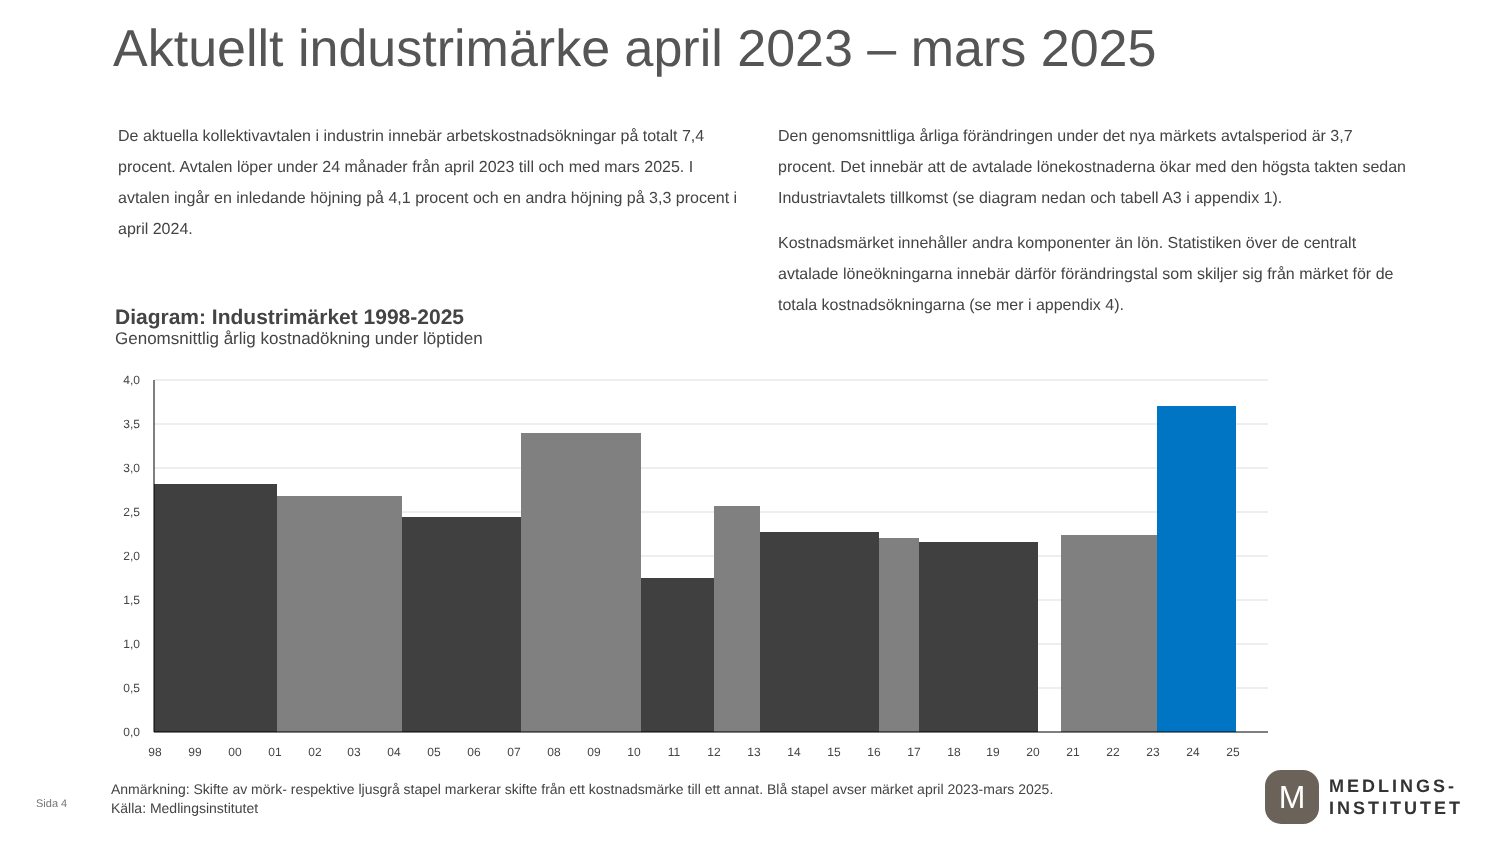Aktuellt industrimärke april 2023 – mars 2025
De aktuella kollektivavtalen i industrin innebär arbetskostnadsökningar på totalt 7,4 procent. Avtalen löper under 24 månader från april 2023 till och med mars 2025. I avtalen ingår en inledande höjning på 4,1 procent och en andra höjning på 3,3 procent i april 2024.
Den genomsnittliga årliga förändringen under det nya märkets avtalsperiod är 3,7 procent. Det innebär att de avtalade lönekostnaderna ökar med den högsta takten sedan Industriavtalets tillkomst (se diagram nedan och tabell A3 i appendix 1).
Kostnadsmärket innehåller andra komponenter än lön. Statistiken över de centralt avtalade löneökningarna innebär därför förändringstal som skiljer sig från märket för de totala kostnadsökningarna (se mer i appendix 4).
Diagram: Industrimärket 1998-2025
Genomsnittlig årlig kostnadökning under löptiden
4,0
3,5
3,0
2,5
2,0
1,5
1,0
0,5
0,0
98
99
00
01
02
03
04
05
06
07
08
09
10
11
12
13
14
15
16
17
18
19
20
21
22
23
24
25
Sida 4
Anmärkning: Skifte av mörk- respektive ljusgrå stapel markerar skifte från ett kostnadsmärke till ett annat. Blå stapel avser märket april 2023-mars 2025.
Källa: Medlingsinstitutet
M
MEDLINGS-
INSTITUTET